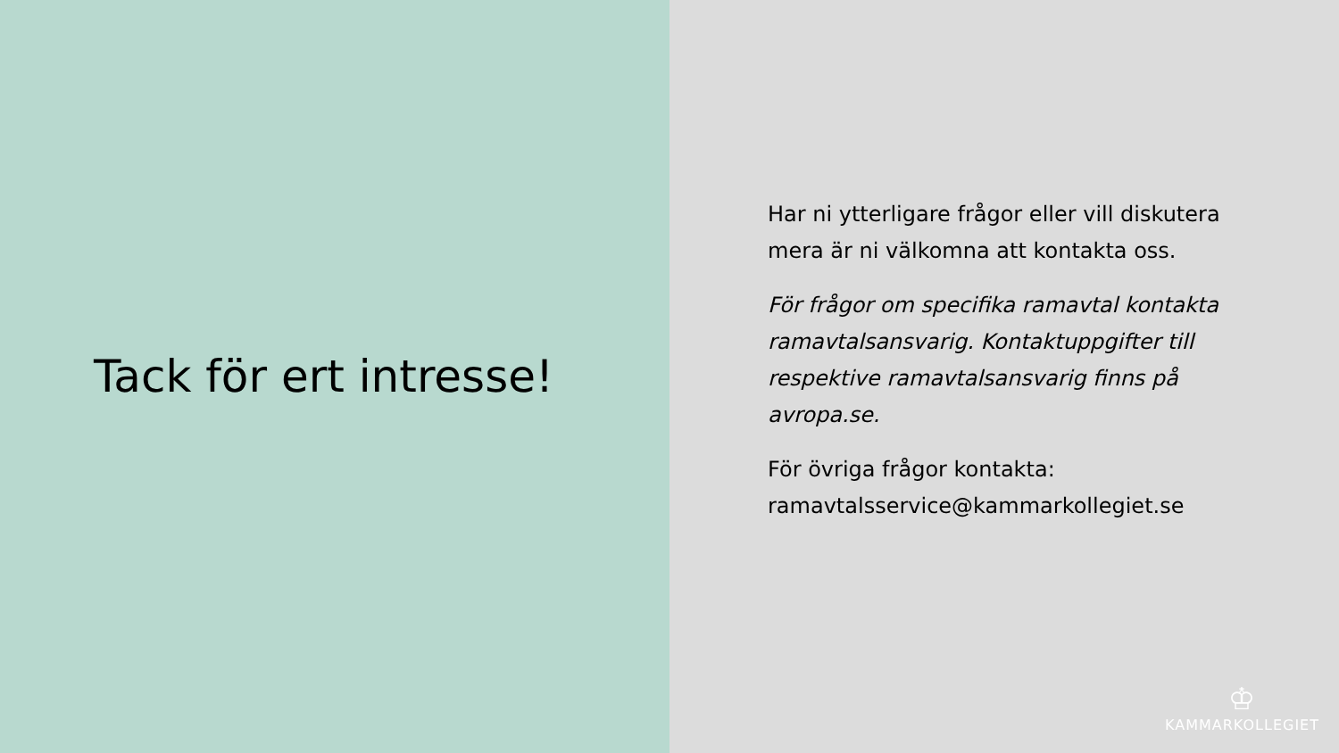Tack för ert intresse!
Har ni ytterligare frågor eller vill diskutera mera är ni välkomna att kontakta oss.
För frågor om specifika ramavtal kontakta ramavtalsansvarig. Kontaktuppgifter till respektive ramavtalsansvarig finns på avropa.se.
För övriga frågor kontakta: ramavtalsservice@kammarkollegiet.se
♔
KAMMARKOLLEGIET